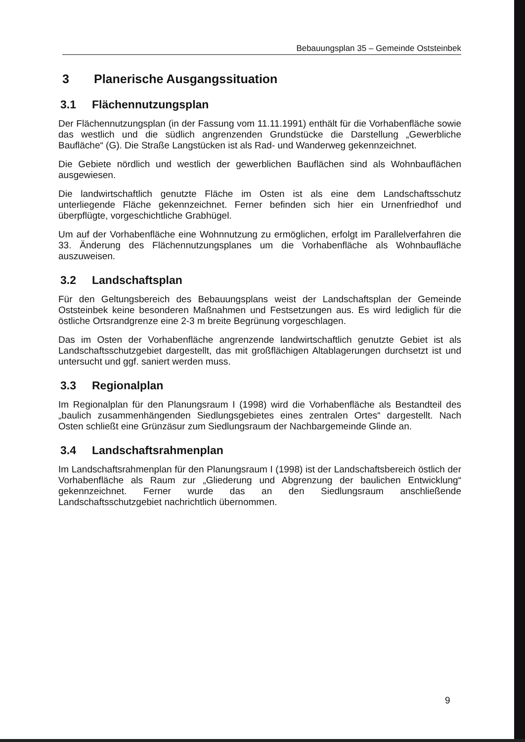Bebauungsplan 35 – Gemeinde Oststeinbek
3 Planerische Ausgangssituation
3.1 Flächennutzungsplan
Der Flächennutzungsplan (in der Fassung vom 11.11.1991) enthält für die Vorhabenfläche sowie das westlich und die südlich angrenzenden Grundstücke die Darstellung „Gewerbliche Baufläche“ (G). Die Straße Langstücken ist als Rad- und Wanderweg gekennzeichnet.
Die Gebiete nördlich und westlich der gewerblichen Bauflächen sind als Wohnbauflächen ausgewiesen.
Die landwirtschaftlich genutzte Fläche im Osten ist als eine dem Landschaftsschutz unterliegende Fläche gekennzeichnet. Ferner befinden sich hier ein Urnenfriedhof und überpflügte, vorgeschichtliche Grabhügel.
Um auf der Vorhabenfläche eine Wohnnutzung zu ermöglichen, erfolgt im Parallelverfahren die 33. Änderung des Flächennutzungsplanes um die Vorhabenfläche als Wohnbaufläche auszuweisen.
3.2 Landschaftsplan
Für den Geltungsbereich des Bebauungsplans weist der Landschaftsplan der Gemeinde Oststeinbek keine besonderen Maßnahmen und Festsetzungen aus. Es wird lediglich für die östliche Ortsrandgrenze eine 2-3 m breite Begrünung vorgeschlagen.
Das im Osten der Vorhabenfläche angrenzende landwirtschaftlich genutzte Gebiet ist als Landschaftsschutzgebiet dargestellt, das mit großflächigen Altablagerungen durchsetzt ist und untersucht und ggf. saniert werden muss.
3.3 Regionalplan
Im Regionalplan für den Planungsraum I (1998) wird die Vorhabenfläche als Bestandteil des „baulich zusammenhängenden Siedlungsgebietes eines zentralen Ortes“ dargestellt. Nach Osten schließt eine Grünzäsur zum Siedlungsraum der Nachbargemeinde Glinde an.
3.4 Landschaftsrahmenplan
Im Landschaftsrahmenplan für den Planungsraum I (1998) ist der Landschaftsbereich östlich der Vorhabenfläche als Raum zur „Gliederung und Abgrenzung der baulichen Entwicklung“ gekennzeichnet. Ferner wurde das an den Siedlungsraum anschließende Landschaftsschutzgebiet nachrichtlich übernommen.
9